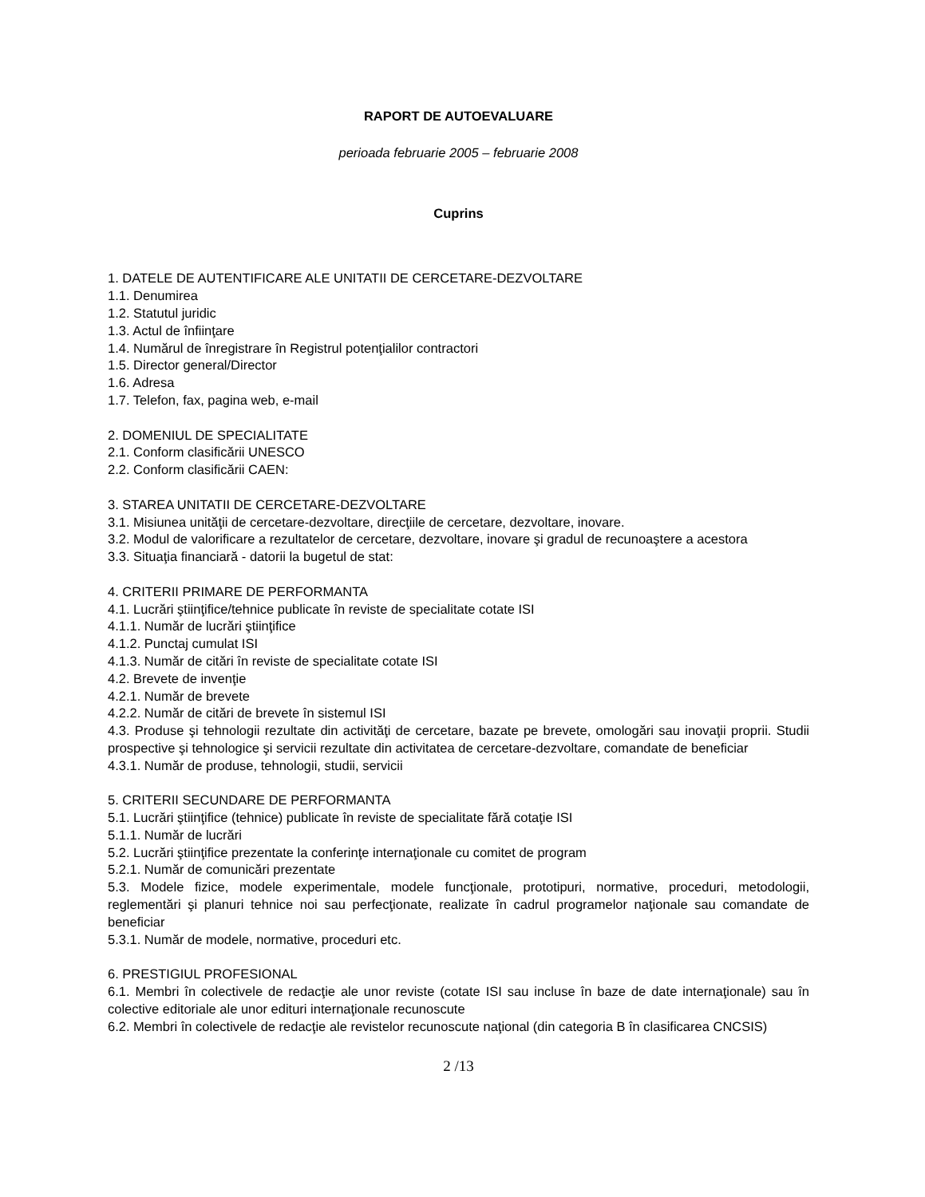RAPORT DE AUTOEVALUARE
perioada februarie 2005 – februarie 2008
Cuprins
1. DATELE DE AUTENTIFICARE ALE UNITATII DE CERCETARE-DEZVOLTARE
1.1. Denumirea
1.2. Statutul juridic
1.3. Actul de înfiinţare
1.4. Numărul de înregistrare în Registrul potenţialilor contractori
1.5. Director general/Director
1.6. Adresa
1.7. Telefon, fax, pagina web, e-mail
2. DOMENIUL DE SPECIALITATE
2.1. Conform clasificării UNESCO
2.2. Conform clasificării CAEN:
3. STAREA UNITATII DE CERCETARE-DEZVOLTARE
3.1. Misiunea unităţii de cercetare-dezvoltare, direcţiile de cercetare, dezvoltare, inovare.
3.2. Modul de valorificare a rezultatelor de cercetare, dezvoltare, inovare şi gradul de recunoaştere a acestora
3.3. Situaţia financiară - datorii la bugetul de stat:
4. CRITERII PRIMARE DE PERFORMANTA
4.1. Lucrări ştiinţifice/tehnice publicate în reviste de specialitate cotate ISI
4.1.1. Număr de lucrări ştiinţifice
4.1.2. Punctaj cumulat ISI
4.1.3. Număr de citări în reviste de specialitate cotate ISI
4.2. Brevete de invenţie
4.2.1. Număr de brevete
4.2.2. Număr de citări de brevete în sistemul ISI
4.3. Produse şi tehnologii rezultate din activităţi de cercetare, bazate pe brevete, omologări sau inovaţii proprii. Studii prospective şi tehnologice şi servicii rezultate din activitatea de cercetare-dezvoltare, comandate de beneficiar
4.3.1. Număr de produse, tehnologii, studii, servicii
5. CRITERII SECUNDARE DE PERFORMANTA
5.1. Lucrări ştiinţifice (tehnice) publicate în reviste de specialitate fără cotaţie ISI
5.1.1. Număr de lucrări
5.2. Lucrări ştiinţifice prezentate la conferinţe internaţionale cu comitet de program
5.2.1. Număr de comunicări prezentate
5.3. Modele fizice, modele experimentale, modele funcţionale, prototipuri, normative, proceduri, metodologii, reglementări şi planuri tehnice noi sau perfecţionate, realizate în cadrul programelor naţionale sau comandate de beneficiar
5.3.1. Număr de modele, normative, proceduri etc.
6. PRESTIGIUL PROFESIONAL
6.1. Membri în colectivele de redacţie ale unor reviste (cotate ISI sau incluse în baze de date internaţionale) sau în colective editoriale ale unor edituri internaţionale recunoscute
6.2. Membri în colectivele de redacţie ale revistelor recunoscute naţional (din categoria B în clasificarea CNCSIS)
2 /13